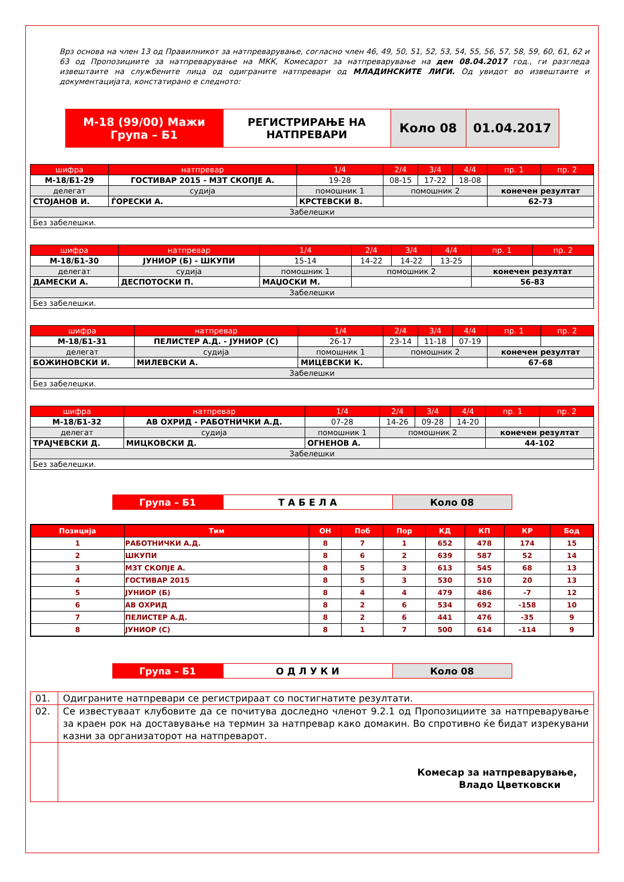Врз основа на член 13 од Правилникот за натпреварување, согласно член 46, 49, 50, 51, 52, 53, 54, 55, 56, 57, 58, 59, 60, 61, 62 и 63 од Пропозициите за натпреварување на МКК, Комесарот за натпреварување на ден 08.04.2017 год., ги разгледа извештаите на службените лица од одиграните натпревари од МЛАДИНСКИТЕ ЛИГИ. Од увидот во извештаите и документацијата, констатирано е следното:
| М-18 (99/00) Мажи Група – Б1 | РЕГИСТРИРАЊЕ НА НАТПРЕВАРИ | Коло 08 | 01.04.2017 |
| шифра | натпревар | | | 1/4 | 2/4 | 3/4 | 4/4 | пр. 1 | пр. 2 |
| М-18/Б1-29 | ГОСТИВАР 2015 - МЗТ СКОПЈЕ А. | | | 19-28 | 08-15 | 17-22 | 18-08 | | |
| делегат | | судија | помошник 1 | | помошник 2 | | | конечен резултат | |
| СТОЈАНОВ И. | | ЃОРЕСКИ А. | КРСТЕВСКИ В. | | | | | 62-73 | |
| Забелешки | | | | | | | | | |
| Без забелешки. | | | | | | | | | |
| шифра | натпревар | | | 1/4 | 2/4 | 3/4 | 4/4 | пр. 1 | пр. 2 |
| М-18/Б1-30 | ЈУНИОР (Б) - ШКУПИ | | | 15-14 | 14-22 | 14-22 | 13-25 | | |
| делегат | | судија | помошник 1 | | помошник 2 | | | конечен резултат | |
| ДАМЕСКИ А. | | ДЕСПОТОСКИ П. | МАЏОСКИ М. | | | | | 56-83 | |
| Забелешки | | | | | | | | | |
| Без забелешки. | | | | | | | | | |
| шифра | натпревар | | | 1/4 | 2/4 | 3/4 | 4/4 | пр. 1 | пр. 2 |
| М-18/Б1-31 | ПЕЛИСТЕР А.Д. - ЈУНИОР (С) | | | 26-17 | 23-14 | 11-18 | 07-19 | | |
| делегат | | судија | помошник 1 | | помошник 2 | | | конечен резултат | |
| БОЖИНОВСКИ И. | | МИЛЕВСКИ А. | МИЦЕВСКИ К. | | | | | 67-68 | |
| Забелешки | | | | | | | | | |
| Без забелешки. | | | | | | | | | |
| шифра | натпревар | | | 1/4 | 2/4 | 3/4 | 4/4 | пр. 1 | пр. 2 |
| М-18/Б1-32 | АВ ОХРИД - РАБОТНИЧКИ А.Д. | | | 07-28 | 14-26 | 09-28 | 14-20 | | |
| делегат | | судија | помошник 1 | | помошник 2 | | | конечен резултат | |
| ТРАЈЧЕВСКИ Д. | | МИЦКОВСКИ Д. | ОГНЕНОВ А. | | | | | 44-102 | |
| Забелешки | | | | | | | | | |
| Без забелешки. | | | | | | | | | |
| Група – Б1 | Т А Б Е Л А | Коло 08 |
| Позиција | Тим | ОН | Поб | Пор | КД | КП | КР | Бод |
| --- | --- | --- | --- | --- | --- | --- | --- | --- |
| 1 | РАБОТНИЧКИ А.Д. | 8 | 7 | 1 | 652 | 478 | 174 | 15 |
| 2 | ШКУПИ | 8 | 6 | 2 | 639 | 587 | 52 | 14 |
| 3 | МЗТ СКОПЈЕ А. | 8 | 5 | 3 | 613 | 545 | 68 | 13 |
| 4 | ГОСТИВАР 2015 | 8 | 5 | 3 | 530 | 510 | 20 | 13 |
| 5 | ЈУНИОР (Б) | 8 | 4 | 4 | 479 | 486 | -7 | 12 |
| 6 | АВ ОХРИД | 8 | 2 | 6 | 534 | 692 | -158 | 10 |
| 7 | ПЕЛИСТЕР А.Д. | 8 | 2 | 6 | 441 | 476 | -35 | 9 |
| 8 | ЈУНИОР (С) | 8 | 1 | 7 | 500 | 614 | -114 | 9 |
| Група – Б1 | О Д Л У К И | Коло 08 |
| 01. | Одиграните натпревари се регистрираат со постигнатите резултати. |
| 02. | Се известуваат клубовите да се почитува доследно членот 9.2.1 од Пропозициите за натпреварување за краен рок на доставување на термин за натпревар како домакин. Во спротивно ќе бидат изрекувани казни за организаторот на натпреварот. |
| | Комесар за натпреварување, Владо Цветковски |